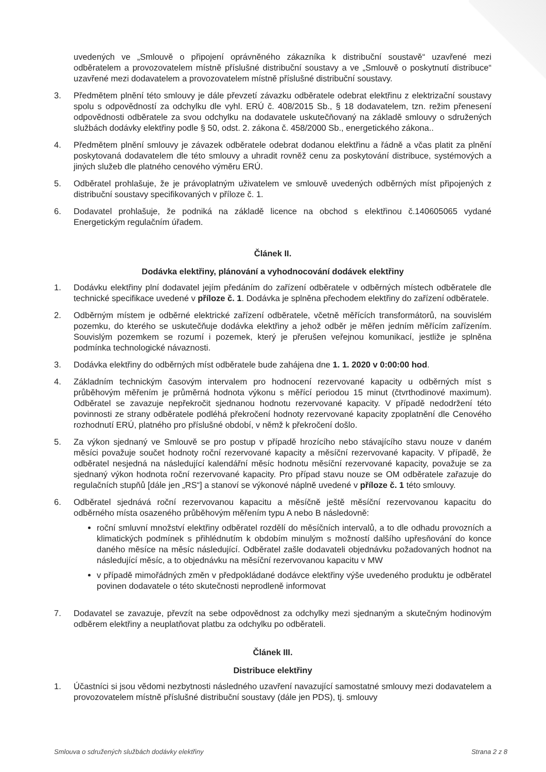uvedených ve „Smlouvě o připojení oprávněného zákazníka k distribuční soustavě“ uzavřené mezi odběratelem a provozovatelem místně příslušné distribuční soustavy a ve „Smlouvě o poskytnutí distribuce“ uzavřené mezi dodavatelem a provozovatelem místně příslušné distribuční soustavy.
3. Předmětem plnění této smlouvy je dále převzetí závazku odběratele odebrat elektřinu z elektrizační soustavy spolu s odpovědností za odchylku dle vyhl. ERÚ č. 408/2015 Sb., § 18 dodavatelem, tzn. režim přenesení odpovědnosti odběratele za svou odchylku na dodavatele uskutečňovaný na základě smlouvy o sdružených službách dodávky elektřiny podle § 50, odst. 2. zákona č. 458/2000 Sb., energetického zákona..
4. Předmětem plnění smlouvy je závazek odběratele odebrat dodanou elektřinu a řádně a včas platit za plnění poskytovaná dodavatelem dle této smlouvy a uhradit rovněž cenu za poskytování distribuce, systémových a jiných služeb dle platného cenového výměru ERÚ.
5. Odběratel prohlašuje, že je právoplatným uživatelem ve smlouvě uvedených odběrných míst připojených z distribuční soustavy specifikovaných v příloze č. 1.
6. Dodavatel prohlašuje, že podniká na základě licence na obchod s elektřinou č.140605065 vydané Energetickým regulačním úřadem.
Článek II.
Dodávka elektřiny, plánování a vyhodnocování dodávek elektřiny
1. Dodávku elektřiny plní dodavatel jejím předáním do zařízení odběratele v odběrných místech odběratele dle technické specifikace uvedené v příloze č. 1. Dodávka je splněna přechodem elektřiny do zařízení odběratele.
2. Odběrným místem je odběrné elektrické zařízení odběratele, včetně měřících transformátorů, na souvislém pozemku, do kterého se uskutečňuje dodávka elektřiny a jehož odběr je měřen jedním měřícím zařízením. Souvislým pozemkem se rozumí i pozemek, který je přerušen veřejnou komunikací, jestliže je splněna podmínka technologické návaznosti.
3. Dodávka elektřiny do odběrných míst odběratele bude zahájena dne 1. 1. 2020 v 0:00:00 hod.
4. Základním technickým časovým intervalem pro hodnocení rezervované kapacity u odběrných míst s průběhovým měřením je průměrná hodnota výkonu s měřící periodou 15 minut (čtvrthodinové maximum). Odběratel se zavazuje nepřekročit sjednanou hodnotu rezervované kapacity. V případě nedodržení této povinnosti ze strany odběratele podléhá překročení hodnoty rezervované kapacity zpoplatnění dle Cenového rozhodnutí ERÚ, platného pro příslušné období, v němž k překročení došlo.
5. Za výkon sjednaný ve Smlouvě se pro postup v případě hrozícího nebo stávajícího stavu nouze v daném měsíci považuje součet hodnoty roční rezervované kapacity a měsíční rezervované kapacity. V případě, že odběratel nesjedná na následující kalendářní měsíc hodnotu měsíční rezervované kapacity, považuje se za sjednaný výkon hodnota roční rezervované kapacity. Pro případ stavu nouze se OM odběratele zařazuje do regulačních stupňů [dále jen „RS“] a stanoví se výkonové náplně uvedené v příloze č. 1 této smlouvy.
6. Odběratel sjednává roční rezervovanou kapacitu a měsíčně ještě měsíční rezervovanou kapacitu do odběrného místa osazeného průběhovým měřením typu A nebo B následovně:
roční smluvní množství elektřiny odběratel rozdělí do měsíčních intervalů, a to dle odhadu provozních a klimatických podmínek s přihlédnutím k obdobím minulým s možností dalšího upřesňování do konce daného měsíce na měsíc následující. Odběratel zašle dodavateli objednávku požadovaných hodnot na následující měsíc, a to objednávku na měsíční rezervovanou kapacitu v MW
v případě mimořádných změn v předpokládané dodávce elektřiny výše uvedeného produktu je odběratel povinen dodavatele o této skutečnosti neprodleně informovat
7. Dodavatel se zavazuje, převzít na sebe odpovědnost za odchylky mezi sjednaným a skutečným hodinovým odběrem elektřiny a neuplatňovat platbu za odchylku po odběrateli.
Článek III.
Distribuce elektřiny
1. Účastníci si jsou vědomi nezbytnosti následného uzavření navazující samostatné smlouvy mezi dodavatelem a provozovatelem místně příslušné distribuční soustavy (dále jen PDS), tj. smlouvy
Smlouva o sdružených službách dodávky elektřiny Strana 2 z 8